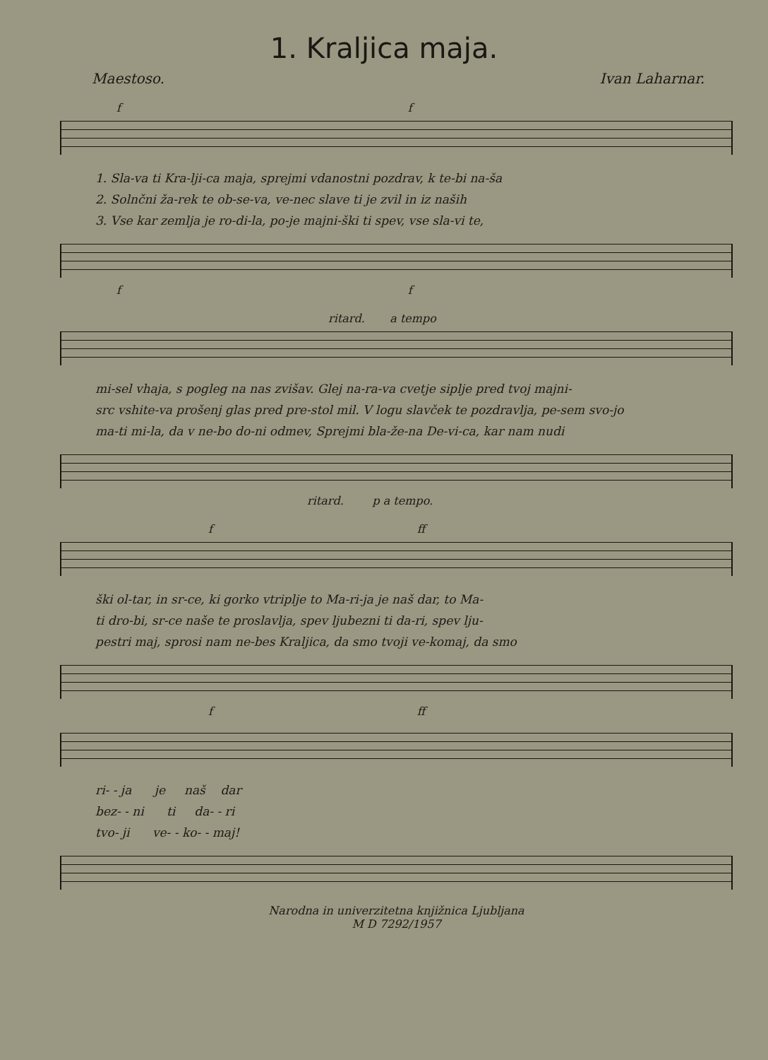1. Kraljica maja.
Maestoso. Ivan Laharnar.
f f
1. Sla-va ti Kra-lji-ca maja, sprejmi vdanostni pozdrav, k te-bi na-ša
2. Solnčni ža-rek te ob-se-va, ve-nec slave ti je zvil in iz naših
3. Vse kar zemlja je ro-di-la, po-je majni-ški ti spev, vse sla-vi te,
f f
ritard. a tempo
mi-sel vhaja, s pogleg na nas zvišav. Glej na-ra-va cvetje siplje pred tvoj majni-
src vshite-va prošenj glas pred pre-stol mil. V logu slavček te pozdravlja, pe-sem svo-jo
ma-ti mi-la, da v ne-bo do-ni odmev, Sprejmi bla-že-na De-vi-ca, kar nam nudi
ritard. p a tempo.
f ff
ški ol-tar, in sr-ce, ki gorko vtriplje to Ma-ri-ja je naš dar, to Ma-
ti dro-bi, sr-ce naše te proslavlja, spev ljubezni ti da-ri, spev lju-
pestri maj, sprosi nam ne-bes Kraljica, da smo tvoji ve-komaj, da smo
f ff
ri- - ja je naš dar
bez- - ni ti da- - ri
tvo- ji ve- - ko- - maj!
Narodna in univerzitetna knjižnica Ljubljana
M D 7292/1957